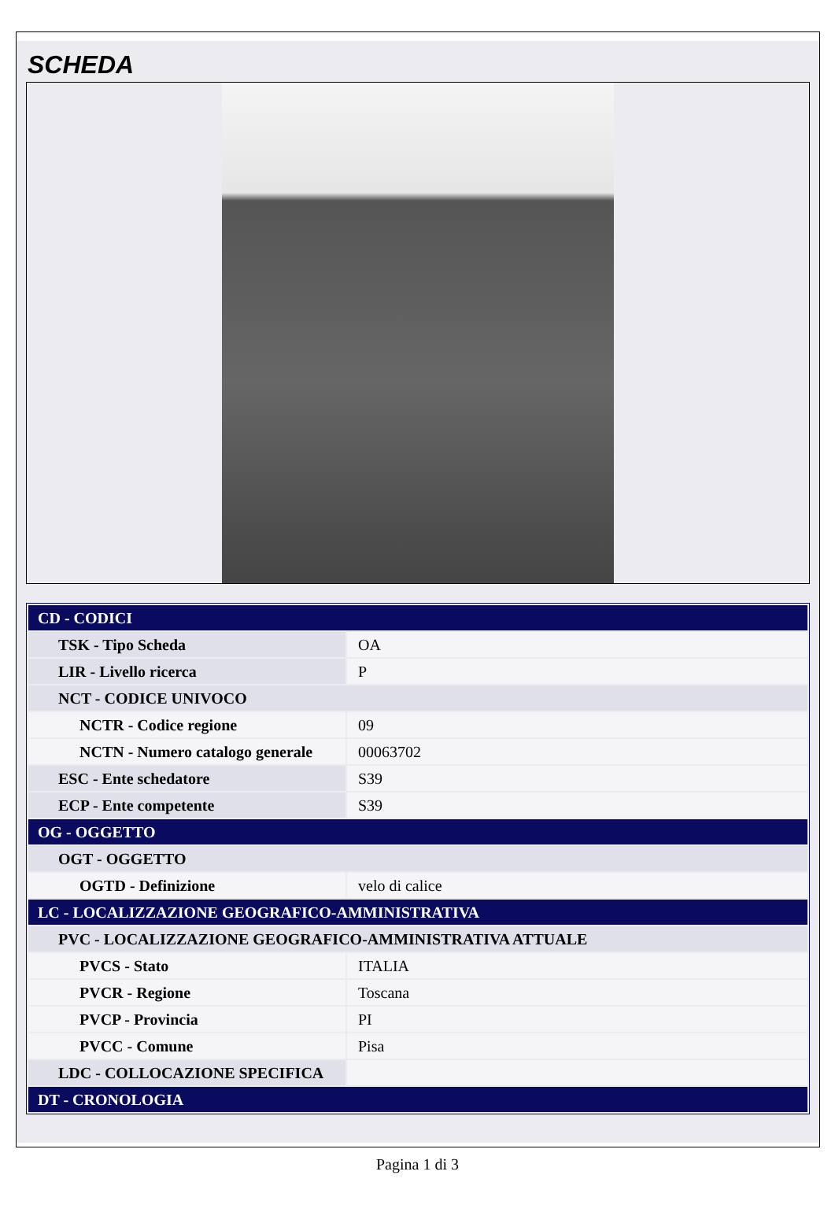SCHEDA
| CD - CODICI | |
| TSK - Tipo Scheda | OA |
| LIR - Livello ricerca | P |
| NCT - CODICE UNIVOCO | |
| NCTR - Codice regione | 09 |
| NCTN - Numero catalogo generale | 00063702 |
| ESC - Ente schedatore | S39 |
| ECP - Ente competente | S39 |
| OG - OGGETTO | |
| OGT - OGGETTO | |
| OGTD - Definizione | velo di calice |
| LC - LOCALIZZAZIONE GEOGRAFICO-AMMINISTRATIVA | |
| PVC - LOCALIZZAZIONE GEOGRAFICO-AMMINISTRATIVA ATTUALE | |
| PVCS - Stato | ITALIA |
| PVCR - Regione | Toscana |
| PVCP - Provincia | PI |
| PVCC - Comune | Pisa |
| LDC - COLLOCAZIONE SPECIFICA | |
| DT - CRONOLOGIA | |
Pagina 1 di 3